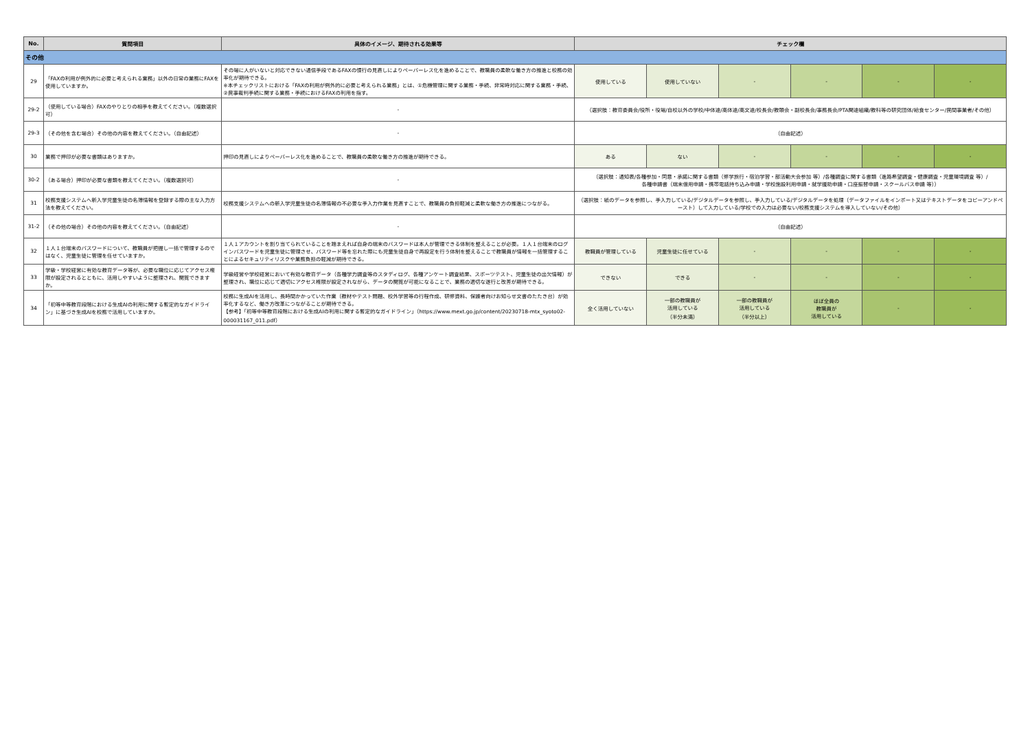| No. | 質問項目 | 具体のイメージ、期待される効果等 | チェック欄 | | | | | |
| --- | --- | --- | --- | --- | --- | --- | --- | --- |
| その他 | | | | | | | | |
| 29 | 「FAXの利用が例外的に必要と考えられる業務」以外の日常の業務にFAXを使用していますか。 | その場に人がいないと対応できない通信手段であるFAXの慣行の見直しによりペーパーレス化を進めることで、教職員の柔軟な働き方の推進と校務の効率化が期待できる。 ※本チェックリストにおける「FAXの利用が例外的に必要と考えられる業務」とは、①危機管理に関する業務・手続、非常時対応に関する業務・手続、②民事裁判手続に関する業務・手続におけるFAXの利用を指す。 | 使用している | 使用していない | - | - | - | - |
| 29-2 | （使用している場合）FAXのやりとりの相手を教えてください。（複数選択可） | - | （選択肢：教育委員会/役所・役場/自校以外の学校/中体連/高体連/高文連/校長会/教頭会・副校長会/事務長会/PTA関連組織/教科等の研究団体/給食センター/民間事業者/その他） | | | | | |
| 29-3 | （その他を含む場合）その他の内容を教えてください。（自由記述） | - | （自由記述） | | | | | |
| 30 | 業務で押印が必要な書類はありますか。 | 押印の見直しによりペーパーレス化を進めることで、教職員の柔軟な働き方の推進が期待できる。 | ある | ない | - | - | - | - |
| 30-2 | （ある場合）押印が必要な書類を教えてください。（複数選択可） | - | （選択肢：通知表/各種参加・同意・承諾に関する書類（修学旅行・宿泊学習・部活動大会参加 等）/各種調査に関する書類（進路希望調査・健康調査・児童環境調査 等）/ 各種申請書（端末借用申請・携帯電話持ち込み申請・学校施設利用申請・就学援助申請・口座振替申請・スクールバス申請 等）） | | | | | |
| 31 | 校務支援システムへ新入学児童生徒の名簿情報を登録する際の主な入力方法を教えてください。 | 校務支援システムへの新入学児童生徒の名簿情報の不必要な手入力作業を見直すことで、教職員の負担軽減と柔軟な働き方の推進につながる。 | （選択肢：紙のデータを参照し、手入力している/デジタルデータを参照し、手入力している/デジタルデータを処理（データファイルをインポート又はテキストデータをコピーアンドペースト）して入力している/学校での入力は必要ない/校務支援システムを導入していない/その他） | | | | | |
| 31-2 | （その他の場合）その他の内容を教えてください。（自由記述） | - | （自由記述） | | | | | |
| 32 | １人１台端末のパスワードについて、教職員が把握し一括で管理するのではなく、児童生徒に管理を任せていますか。 | １人１アカウントを割り当てられていることを踏まえれば自身の端末のパスワードは本人が管理できる体制を整えることが必要。１人１台端末のログインパスワードを児童生徒に管理させ、パスワード等を忘れた際にも児童生徒自身で再設定を行う体制を整えることで教職員が情報を一括管理することによるセキュリティリスクや業務負担の軽減が期待できる。 | 教職員が管理している | 児童生徒に任せている | - | - | - | - |
| 33 | 学級・学校経営に有効な教育データ等が、必要な職位に応じてアクセス権限が設定されるとともに、活用しやすいように整理され、閲覧できますか。 | 学級経営や学校経営において有効な教育データ（各種学力調査等のスタディログ、各種アンケート調査結果、スポーツテスト、児童生徒の出欠情報）が整理され、職位に応じて適切にアクセス権限が設定されながら、データの閲覧が可能になることで、業務の適切な遂行と改善が期待できる。 | できない | できる | - | - | - | - |
| 34 | 「初等中等教育段階における生成AIの利用に関する暫定的なガイドライン」に基づき生成AIを校務で活用していますか。 | 校務に生成AIを活用し、長時間かかっていた作業（教材やテスト問題、校外学習等の行程作成、研修資料、保護者向けお知らせ文書のたたき台）が効率化するなど、働き方改革につながることが期待できる。 【参考】「初等中等教育段階における生成AIの利用に関する暫定的なガイドライン」（https://www.mext.go.jp/content/20230718-mtx_syoto02-000031167_011.pdf） | 全く活用していない | 一部の教職員が 活用している （半分未満） | 一部の教職員が 活用している （半分以上） | ほぼ全員の 教職員が 活用している | - | - |